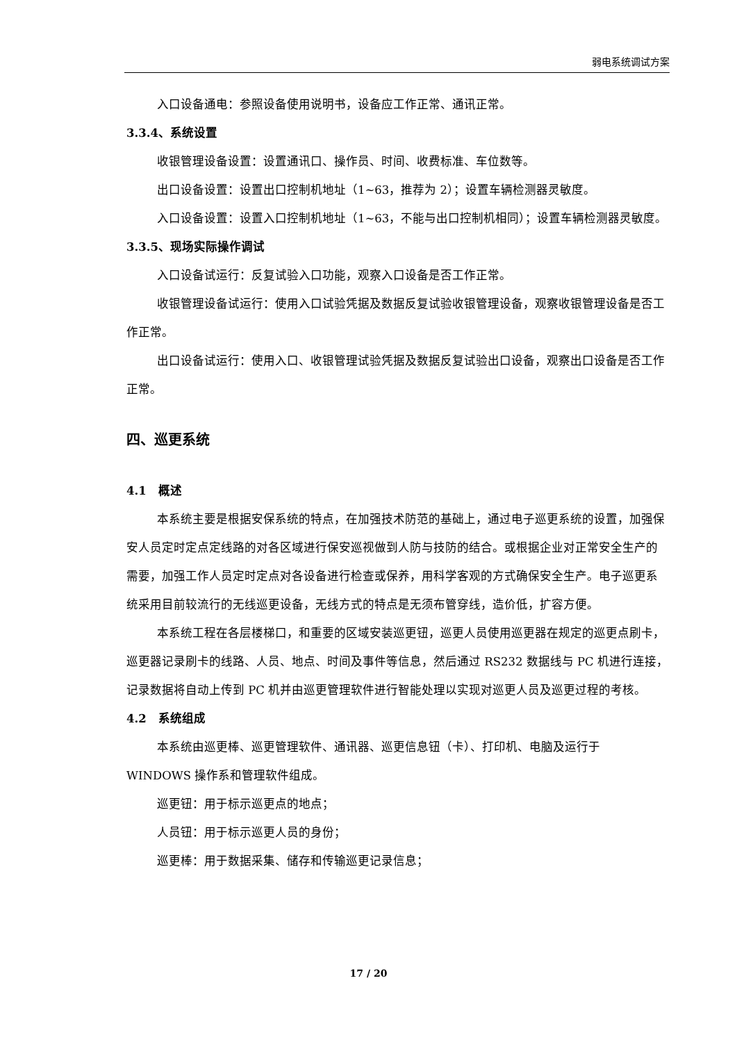弱电系统调试方案
入口设备通电：参照设备使用说明书，设备应工作正常、通讯正常。
3.3.4、系统设置
收银管理设备设置：设置通讯口、操作员、时间、收费标准、车位数等。
出口设备设置：设置出口控制机地址（1~63，推荐为 2）；设置车辆检测器灵敏度。
入口设备设置：设置入口控制机地址（1~63，不能与出口控制机相同）；设置车辆检测器灵敏度。
3.3.5、现场实际操作调试
入口设备试运行：反复试验入口功能，观察入口设备是否工作正常。
收银管理设备试运行：使用入口试验凭据及数据反复试验收银管理设备，观察收银管理设备是否工作正常。
出口设备试运行：使用入口、收银管理试验凭据及数据反复试验出口设备，观察出口设备是否工作正常。
四、巡更系统
4.1　概述
本系统主要是根据安保系统的特点，在加强技术防范的基础上，通过电子巡更系统的设置，加强保安人员定时定点定线路的对各区域进行保安巡视做到人防与技防的结合。或根据企业对正常安全生产的需要，加强工作人员定时定点对各设备进行检查或保养，用科学客观的方式确保安全生产。电子巡更系统采用目前较流行的无线巡更设备，无线方式的特点是无须布管穿线，造价低，扩容方便。
本系统工程在各层楼梯口，和重要的区域安装巡更钮，巡更人员使用巡更器在规定的巡更点刷卡，巡更器记录刷卡的线路、人员、地点、时间及事件等信息，然后通过 RS232 数据线与 PC 机进行连接，记录数据将自动上传到 PC 机并由巡更管理软件进行智能处理以实现对巡更人员及巡更过程的考核。
4.2　系统组成
本系统由巡更棒、巡更管理软件、通讯器、巡更信息钮（卡）、打印机、电脑及运行于 WINDOWS 操作系和管理软件组成。
巡更钮：用于标示巡更点的地点；
人员钮：用于标示巡更人员的身份；
巡更棒：用于数据采集、储存和传输巡更记录信息；
17 / 20